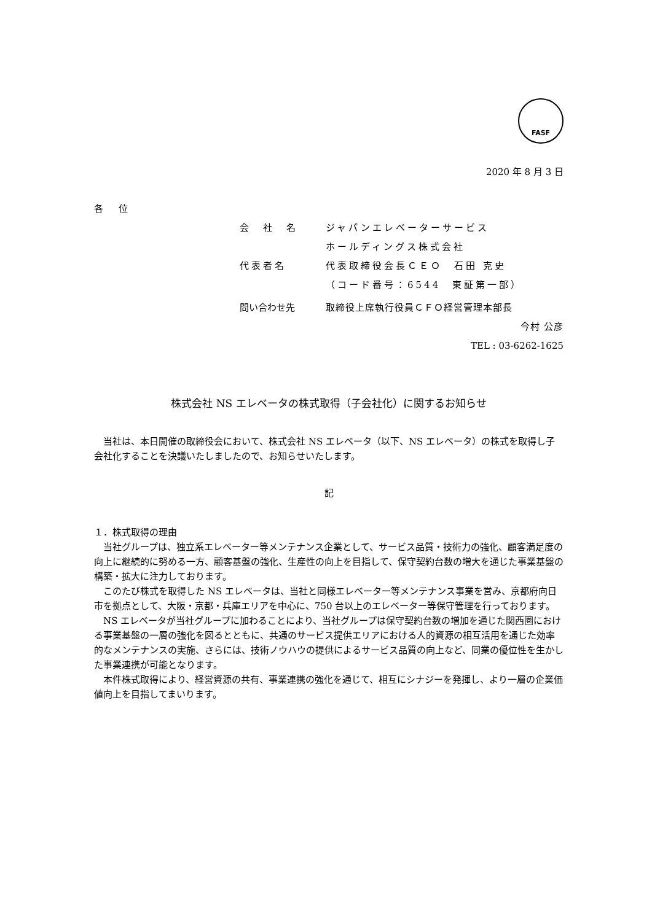FASF
2020 年 8 月 3 日
各 位
会　社　名 ジャパンエレベーターサービス
ホールディングス株式会社
代表者名 代表取締役会長ＣＥＯ　石田 克史
（コード番号：6544　東証第一部）
問い合わせ先 取締役上席執行役員ＣＦＯ経営管理本部長
今村 公彦
TEL : 03-6262-1625
株式会社 NS エレベータの株式取得（子会社化）に関するお知らせ
　当社は、本日開催の取締役会において、株式会社 NS エレベータ（以下、NS エレベータ）の株式を取得し子会社化することを決議いたしましたので、お知らせいたします。
記
１．株式取得の理由
　当社グループは、独立系エレベーター等メンテナンス企業として、サービス品質・技術力の強化、顧客満足度の向上に継続的に努める一方、顧客基盤の強化、生産性の向上を目指して、保守契約台数の増大を通じた事業基盤の構築・拡大に注力しております。
　このたび株式を取得した NS エレベータは、当社と同様エレベーター等メンテナンス事業を営み、京都府向日市を拠点として、大阪・京都・兵庫エリアを中心に、750 台以上のエレベーター等保守管理を行っております。
　NS エレベータが当社グループに加わることにより、当社グループは保守契約台数の増加を通じた関西圏における事業基盤の一層の強化を図るとともに、共通のサービス提供エリアにおける人的資源の相互活用を通じた効率的なメンテナンスの実施、さらには、技術ノウハウの提供によるサービス品質の向上など、同業の優位性を生かした事業連携が可能となります。
　本件株式取得により、経営資源の共有、事業連携の強化を通じて、相互にシナジーを発揮し、より一層の企業価値向上を目指してまいります。